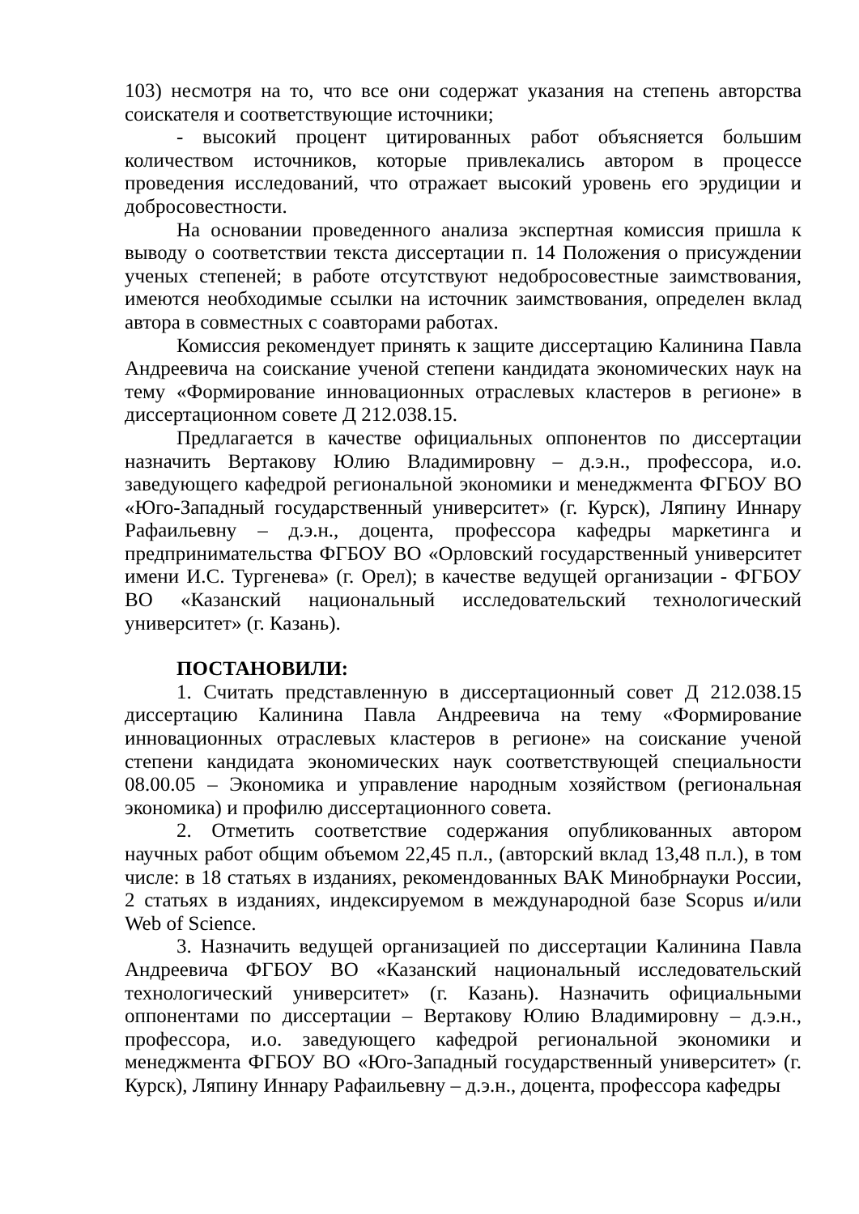103) несмотря на то, что все они содержат указания на степень авторства соискателя и соответствующие источники;
- высокий процент цитированных работ объясняется большим количеством источников, которые привлекались автором в процессе проведения исследований, что отражает высокий уровень его эрудиции и добросовестности.
На основании проведенного анализа экспертная комиссия пришла к выводу о соответствии текста диссертации п. 14 Положения о присуждении ученых степеней; в работе отсутствуют недобросовестные заимствования, имеются необходимые ссылки на источник заимствования, определен вклад автора в совместных с соавторами работах.
Комиссия рекомендует принять к защите диссертацию Калинина Павла Андреевича на соискание ученой степени кандидата экономических наук на тему «Формирование инновационных отраслевых кластеров в регионе» в диссертационном совете Д 212.038.15.
Предлагается в качестве официальных оппонентов по диссертации назначить Вертакову Юлию Владимировну – д.э.н., профессора, и.о. заведующего кафедрой региональной экономики и менеджмента ФГБОУ ВО «Юго-Западный государственный университет» (г. Курск), Ляпину Иннару Рафаильевну – д.э.н., доцента, профессора кафедры маркетинга и предпринимательства ФГБОУ ВО «Орловский государственный университет имени И.С. Тургенева» (г. Орел); в качестве ведущей организации - ФГБОУ ВО «Казанский национальный исследовательский технологический университет» (г. Казань).
ПОСТАНОВИЛИ:
1. Считать представленную в диссертационный совет Д 212.038.15 диссертацию Калинина Павла Андреевича на тему «Формирование инновационных отраслевых кластеров в регионе» на соискание ученой степени кандидата экономических наук соответствующей специальности 08.00.05 – Экономика и управление народным хозяйством (региональная экономика) и профилю диссертационного совета.
2. Отметить соответствие содержания опубликованных автором научных работ общим объемом 22,45 п.л., (авторский вклад 13,48 п.л.), в том числе: в 18 статьях в изданиях, рекомендованных ВАК Минобрнауки России, 2 статьях в изданиях, индексируемом в международной базе Scopus и/или Web of Science.
3. Назначить ведущей организацией по диссертации Калинина Павла Андреевича ФГБОУ ВО «Казанский национальный исследовательский технологический университет» (г. Казань). Назначить официальными оппонентами по диссертации – Вертакову Юлию Владимировну – д.э.н., профессора, и.о. заведующего кафедрой региональной экономики и менеджмента ФГБОУ ВО «Юго-Западный государственный университет» (г. Курск), Ляпину Иннару Рафаильевну – д.э.н., доцента, профессора кафедры